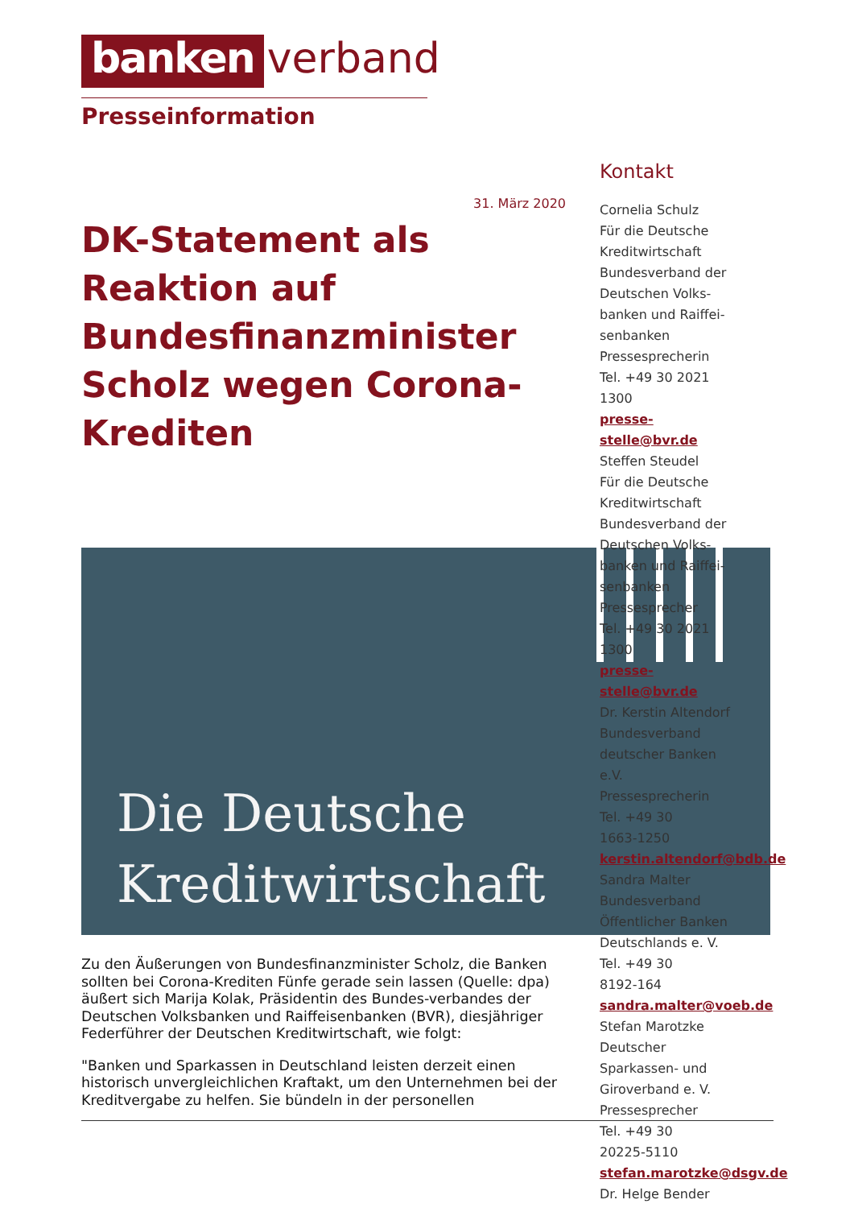banken verband
Presseinformation
31. März 2020
DK-Statement als Reaktion auf Bundesfinanzminister Scholz wegen Corona-Krediten
Die Deutsche
Kreditwirtschaft
Zu den Äußerungen von Bundesfinanzminister Scholz, die Banken sollten bei Corona-Krediten Fünfe gerade sein lassen (Quelle: dpa) äußert sich Marija Kolak, Präsidentin des Bundes-verbandes der Deutschen Volksbanken und Raiffeisenbanken (BVR), diesjähriger Federführer der Deutschen Kreditwirtschaft, wie folgt:
"Banken und Sparkassen in Deutschland leisten derzeit einen historisch unvergleichlichen Kraftakt, um den Unternehmen bei der Kreditvergabe zu helfen. Sie bündeln in der personellen
Kontakt
Cornelia Schulz
Für die Deutsche
Kreditwirtschaft
Bundesverband der
Deutschen Volks-
banken und Raiffei-
senbanken
Pressesprecherin
Tel. +49 30 2021
1300
presse-
stelle@bvr.de
Steffen Steudel
Für die Deutsche
Kreditwirtschaft
Bundesverband der
Deutschen Volks-
banken und Raiffei-
senbanken
Pressesprecher
Tel. +49 30 2021
1300
presse-
stelle@bvr.de
Dr. Kerstin Altendorf
Bundesverband
deutscher Banken
e.V.
Pressesprecherin
Tel. +49 30
1663-1250
kerstin.altendorf@bdb.de
Sandra Malter
Bundesverband
Öffentlicher Banken
Deutschlands e. V.
Tel. +49 30
8192-164
sandra.malter@voeb.de
Stefan Marotzke
Deutscher
Sparkassen- und
Giroverband e. V.
Pressesprecher
Tel. +49 30
20225-5110
stefan.marotzke@dsgv.de
Dr. Helge Bender